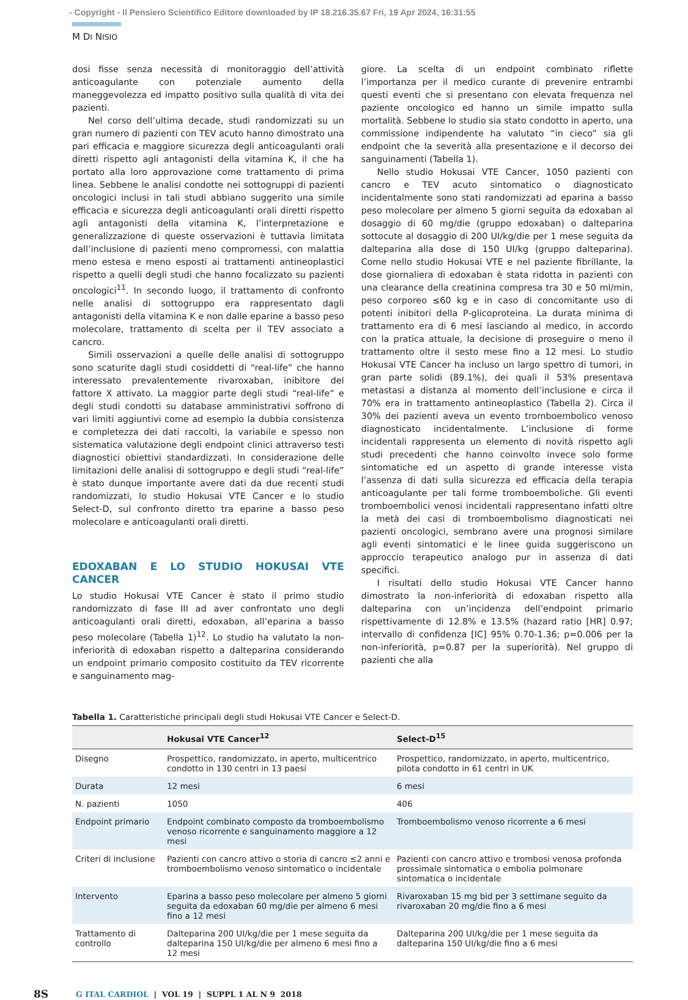- Copyright - Il Pensiero Scientifico Editore downloaded by IP 18.216.35.67 Fri, 19 Apr 2024, 16:31:55
M DI NISIO
dosi fisse senza necessità di monitoraggio dell’attività anticoagulante con potenziale aumento della maneggevolezza ed impatto positivo sulla qualità di vita dei pazienti.
Nel corso dell’ultima decade, studi randomizzati su un gran numero di pazienti con TEV acuto hanno dimostrato una pari efficacia e maggiore sicurezza degli anticoagulanti orali diretti rispetto agli antagonisti della vitamina K, il che ha portato alla loro approvazione come trattamento di prima linea. Sebbene le analisi condotte nei sottogruppi di pazienti oncologici inclusi in tali studi abbiano suggerito una simile efficacia e sicurezza degli anticoagulanti orali diretti rispetto agli antagonisti della vitamina K, l’interpretazione e generalizzazione di queste osservazioni è tuttavia limitata dall’inclusione di pazienti meno compromessi, con malattia meno estesa e meno esposti ai trattamenti antineoplastici rispetto a quelli degli studi che hanno focalizzato su pazienti oncologici<sup>11</sup>. In secondo luogo, il trattamento di confronto nelle analisi di sottogruppo era rappresentato dagli antagonisti della vitamina K e non dalle eparine a basso peso molecolare, trattamento di scelta per il TEV associato a cancro.
Simili osservazioni a quelle delle analisi di sottogruppo sono scaturite dagli studi cosiddetti di “real-life” che hanno interessato prevalentemente rivaroxaban, inibitore del fattore X attivato. La maggior parte degli studi “real-life” e degli studi condotti su database amministrativi soffrono di vari limiti aggiuntivi come ad esempio la dubbia consistenza e completezza dei dati raccolti, la variabile e spesso non sistematica valutazione degli endpoint clinici attraverso testi diagnostici obiettivi standardizzati. In considerazione delle limitazioni delle analisi di sottogruppo e degli studi “real-life” è stato dunque importante avere dati da due recenti studi randomizzati, lo studio Hokusai VTE Cancer e lo studio Select-D, sul confronto diretto tra eparine a basso peso molecolare e anticoagulanti orali diretti.
EDOXABAN E LO STUDIO HOKUSAI VTE CANCER
Lo studio Hokusai VTE Cancer è stato il primo studio randomizzato di fase III ad aver confrontato uno degli anticoagulanti orali diretti, edoxaban, all’eparina a basso peso molecolare (Tabella 1)<sup>12</sup>. Lo studio ha valutato la non-inferiorità di edoxaban rispetto a dalteparina considerando un endpoint primario composito costituito da TEV ricorrente e sanguinamento mag-
giore. La scelta di un endpoint combinato riflette l’importanza per il medico curante di prevenire entrambi questi eventi che si presentano con elevata frequenza nel paziente oncologico ed hanno un simile impatto sulla mortalità. Sebbene lo studio sia stato condotto in aperto, una commissione indipendente ha valutato “in cieco” sia gli endpoint che la severità alla presentazione e il decorso dei sanguinamenti (Tabella 1).
Nello studio Hokusai VTE Cancer, 1050 pazienti con cancro e TEV acuto sintomatico o diagnosticato incidentalmente sono stati randomizzati ad eparina a basso peso molecolare per almeno 5 giorni seguita da edoxaban al dosaggio di 60 mg/die (gruppo edoxaban) o dalteparina sottocute al dosaggio di 200 UI/kg/die per 1 mese seguita da dalteparina alla dose di 150 UI/kg (gruppo dalteparina). Come nello studio Hokusai VTE e nel paziente fibrillante, la dose giornaliera di edoxaban è stata ridotta in pazienti con una clearance della creatinina compresa tra 30 e 50 ml/min, peso corporeo ≤60 kg e in caso di concomitante uso di potenti inibitori della P-glicoproteina. La durata minima di trattamento era di 6 mesi lasciando al medico, in accordo con la pratica attuale, la decisione di proseguire o meno il trattamento oltre il sesto mese fino a 12 mesi. Lo studio Hokusai VTE Cancer ha incluso un largo spettro di tumori, in gran parte solidi (89.1%), dei quali il 53% presentava metastasi a distanza al momento dell’inclusione e circa il 70% era in trattamento antineoplastico (Tabella 2). Circa il 30% dei pazienti aveva un evento tromboembolico venoso diagnosticato incidentalmente. L’inclusione di forme incidentali rappresenta un elemento di novità rispetto agli studi precedenti che hanno coinvolto invece solo forme sintomatiche ed un aspetto di grande interesse vista l’assenza di dati sulla sicurezza ed efficacia della terapia anticoagulante per tali forme tromboemboliche. Gli eventi tromboembolici venosi incidentali rappresentano infatti oltre la metà dei casi di tromboembolismo diagnosticati nei pazienti oncologici, sembrano avere una prognosi similare agli eventi sintomatici e le linee guida suggeriscono un approccio terapeutico analogo pur in assenza di dati specifici.
I risultati dello studio Hokusai VTE Cancer hanno dimostrato la non-inferiorità di edoxaban rispetto alla dalteparina con un’incidenza dell’endpoint primario rispettivamente di 12.8% e 13.5% (hazard ratio [HR] 0.97; intervallo di confidenza [IC] 95% 0.70-1.36; p=0.006 per la non-inferiorità, p=0.87 per la superiorità). Nel gruppo di pazienti che alla
Tabella 1. Caratteristiche principali degli studi Hokusai VTE Cancer e Select-D.
| | Hokusai VTE Cancer<sup>12</sup> | Select-D<sup>15</sup> |
| --- | --- | --- |
| Disegno | Prospettico, randomizzato, in aperto, multicentrico condotto in 130 centri in 13 paesi | Prospettico, randomizzato, in aperto, multicentrico, pilota condotto in 61 centri in UK |
| Durata | 12 mesi | 6 mesi |
| N. pazienti | 1050 | 406 |
| Endpoint primario | Endpoint combinato composto da tromboembolismo venoso ricorrente e sanguinamento maggiore a 12 mesi | Tromboembolismo venoso ricorrente a 6 mesi |
| Criteri di inclusione | Pazienti con cancro attivo o storia di cancro ≤2 anni e tromboembolismo venoso sintomatico o incidentale | Pazienti con cancro attivo e trombosi venosa profonda prossimale sintomatica o embolia polmonare sintomatica o incidentale |
| Intervento | Eparina a basso peso molecolare per almeno 5 giorni seguita da edoxaban 60 mg/die per almeno 6 mesi fino a 12 mesi | Rivaroxaban 15 mg bid per 3 settimane seguito da rivaroxaban 20 mg/die fino a 6 mesi |
| Trattamento di controllo | Dalteparina 200 UI/kg/die per 1 mese seguita da dalteparina 150 UI/kg/die per almeno 6 mesi fino a 12 mesi | Dalteparina 200 UI/kg/die per 1 mese seguita da dalteparina 150 UI/kg/die fino a 6 mesi |
8S G ITAL CARDIOL | VOL 19 | SUPPL 1 AL N 9 2018